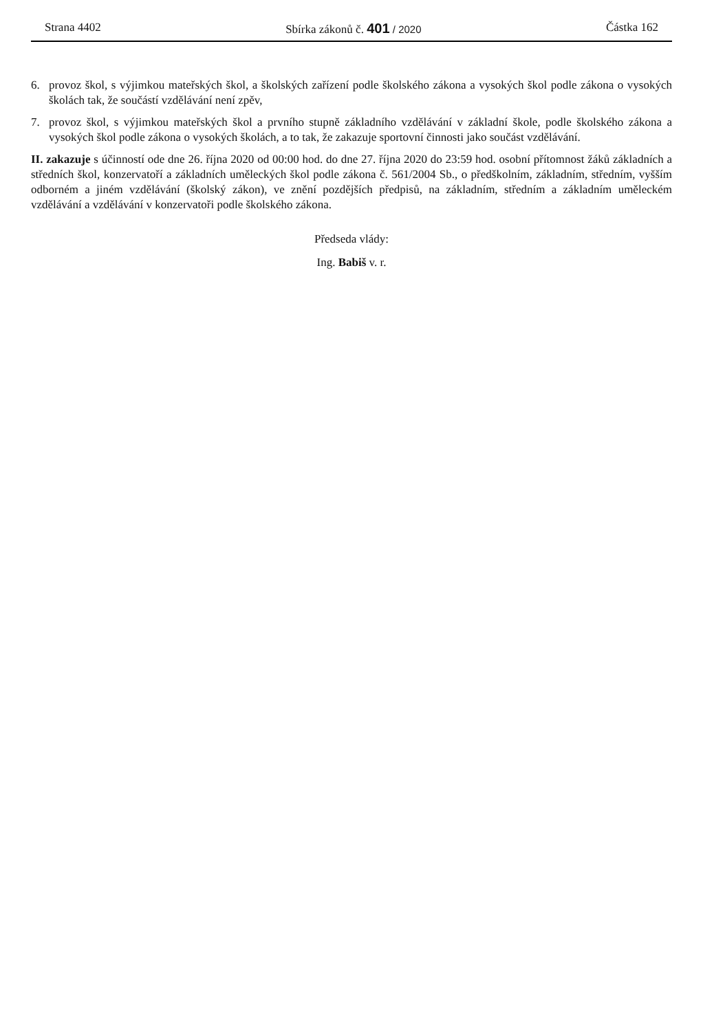Strana 4402 Sbírka zákonů č. 401 / 2020 Částka 162
6. provoz škol, s výjimkou mateřských škol, a školských zařízení podle školského zákona a vysokých škol podle zákona o vysokých školách tak, že součástí vzdělávání není zpěv,
7. provoz škol, s výjimkou mateřských škol a prvního stupně základního vzdělávání v základní škole, podle školského zákona a vysokých škol podle zákona o vysokých školách, a to tak, že zakazuje sportovní činnosti jako součást vzdělávání.
II. zakazuje s účinností ode dne 26. října 2020 od 00:00 hod. do dne 27. října 2020 do 23:59 hod. osobní přítomnost žáků základních a středních škol, konzervatoří a základních uměleckých škol podle zákona č. 561/2004 Sb., o předškolním, základním, středním, vyšším odborném a jiném vzdělávání (školský zákon), ve znění pozdějších předpisů, na základním, středním a základním uměleckém vzdělávání a vzdělávání v konzervatoři podle školského zákona.
Předseda vlády:
Ing. Babiš v. r.